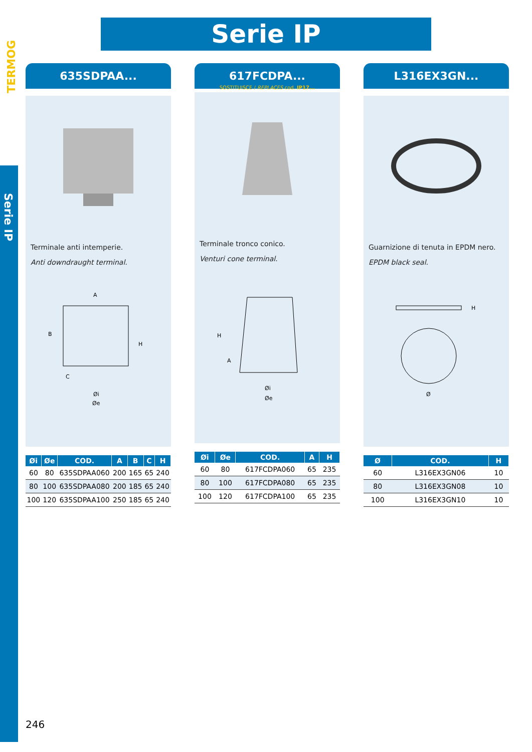TERMOG
Serie IP
Serie IP
635SDPAA...
Terminale anti intemperie.
Anti downdraught terminal.
A
B
H
C
Øi
Øe
| Øi | Øe | COD. | A | B | C | H |
| --- | --- | --- | --- | --- | --- | --- |
| 60 | 80 | 635SDPAA060 | 200 | 165 | 65 | 240 |
| 80 | 100 | 635SDPAA080 | 200 | 185 | 65 | 240 |
| 100 | 120 | 635SDPAA100 | 250 | 185 | 65 | 240 |
617FCDPA...
SOSTITUISCE / REPLACES cod. IP17...
Terminale tronco conico.
Venturi cone terminal.
H
A
Øi
Øe
| Øi | Øe | COD. | A | H |
| --- | --- | --- | --- | --- |
| 60 | 80 | 617FCDPA060 | 65 | 235 |
| 80 | 100 | 617FCDPA080 | 65 | 235 |
| 100 | 120 | 617FCDPA100 | 65 | 235 |
L316EX3GN...
Guarnizione di tenuta in EPDM nero.
EPDM black seal.
H
Ø
| Ø | COD. | H |
| --- | --- | --- |
| 60 | L316EX3GN06 | 10 |
| 80 | L316EX3GN08 | 10 |
| 100 | L316EX3GN10 | 10 |
246